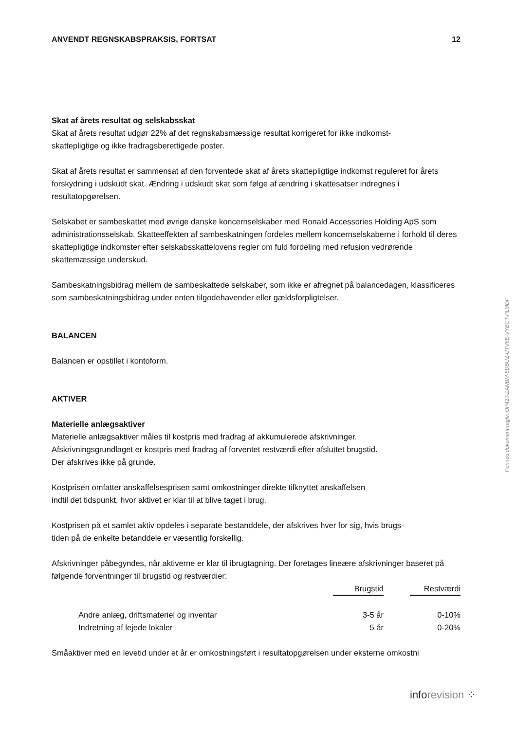ANVENDT REGNSKABSPRAKSIS, FORTSAT 12
Skat af årets resultat og selskabsskat
Skat af årets resultat udgør 22% af det regnskabsmæssige resultat korrigeret for ikke indkomst-
skattepligtige og ikke fradragsberettigede poster.
Skat af årets resultat er sammensat af den forventede skat af årets skattepligtige indkomst reguleret for årets forskydning i udskudt skat. Ændring i udskudt skat som følge af ændring i skattesatser indregnes i resultatopgørelsen.
Selskabet er sambeskattet med øvrige danske koncernselskaber med Ronald Accessories Holding ApS som administrationsselskab. Skatteeffekten af sambeskatningen fordeles mellem koncernselskaberne i forhold til deres skattepligtige indkomster efter selskabsskattelovens regler om fuld fordeling med refusion vedrørende skattemæssige underskud.
Sambeskatningsbidrag mellem de sambeskattede selskaber, som ikke er afregnet på balancedagen, klassificeres som sambeskatningsbidrag under enten tilgodehavender eller gældsforpligtelser.
BALANCEN
Balancen er opstillet i kontoform.
AKTIVER
Materielle anlægsaktiver
Materielle anlægsaktiver måles til kostpris med fradrag af akkumulerede afskrivninger.
Afskrivningsgrundlaget er kostpris med fradrag af forventet restværdi efter afsluttet brugstid.
Der afskrives ikke på grunde.
Kostprisen omfatter anskaffelsesprisen samt omkostninger direkte tilknyttet anskaffelsen
indtil det tidspunkt, hvor aktivet er klar til at blive taget i brug.
Kostprisen på et samlet aktiv opdeles i separate bestanddele, der afskrives hver for sig, hvis brugs-
tiden på de enkelte betanddele er væsentlig forskellig.
Afskrivninger påbegyndes, når aktiverne er klar til ibrugtagning. Der foretages lineære afskrivninger baseret på følgende forventninger til brugstid og restværdier:
| | Brugstid | | Restværdi |
| Andre anlæg, driftsmateriel og inventar | 3-5 år | | 0-10% |
| Indretning af lejede lokaler | 5 år | | 0-20% |
Småaktiver med en levetid under et år er omkostningsført i resultatopgørelsen under eksterne omkostni
Penneo dokumentnøgle: OP41T-ZANBM-8DBUZ-UTV8E-VYBCT-PLMDF
inforevision ⁘